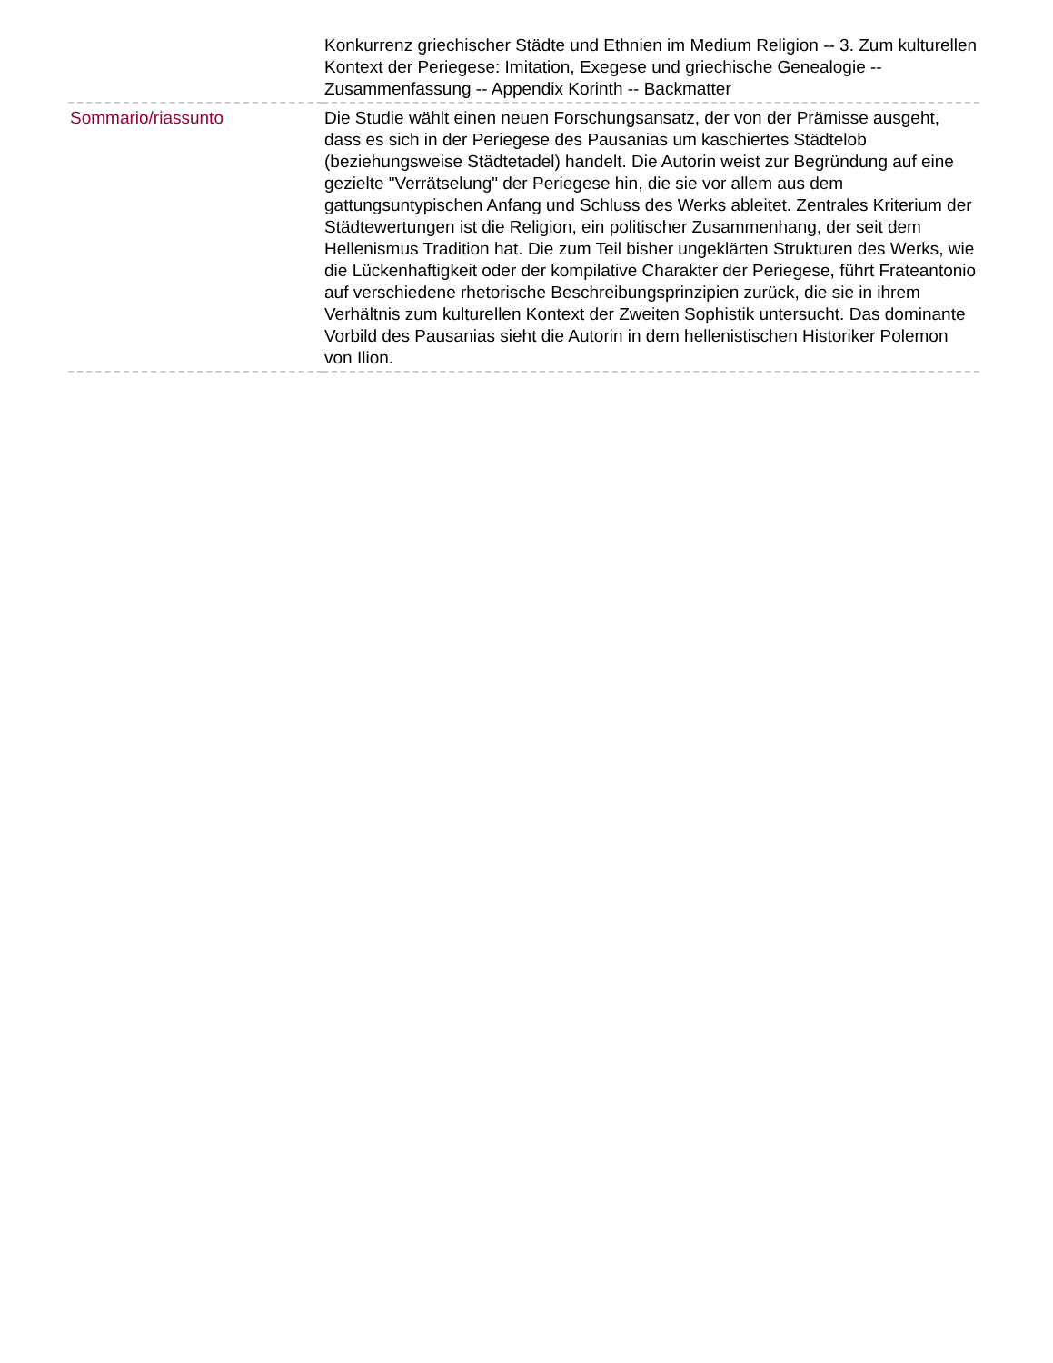| | Konkurrenz griechischer Städte und Ethnien im Medium Religion -- 3. Zum kulturellen Kontext der Periegese: Imitation, Exegese und griechische Genealogie -- Zusammenfassung -- Appendix Korinth -- Backmatter |
| Sommario/riassunto | Die Studie wählt einen neuen Forschungsansatz, der von der Prämisse ausgeht, dass es sich in der Periegese des Pausanias um kaschiertes Städtelob (beziehungsweise Städtetadel) handelt. Die Autorin weist zur Begründung auf eine gezielte "Verrätselung" der Periegese hin, die sie vor allem aus dem gattungsuntypischen Anfang und Schluss des Werks ableitet. Zentrales Kriterium der Städtewertungen ist die Religion, ein politischer Zusammenhang, der seit dem Hellenismus Tradition hat. Die zum Teil bisher ungeklärten Strukturen des Werks, wie die Lückenhaftigkeit oder der kompilative Charakter der Periegese, führt Frateantonio auf verschiedene rhetorische Beschreibungsprinzipien zurück, die sie in ihrem Verhältnis zum kulturellen Kontext der Zweiten Sophistik untersucht. Das dominante Vorbild des Pausanias sieht die Autorin in dem hellenistischen Historiker Polemon von Ilion. |